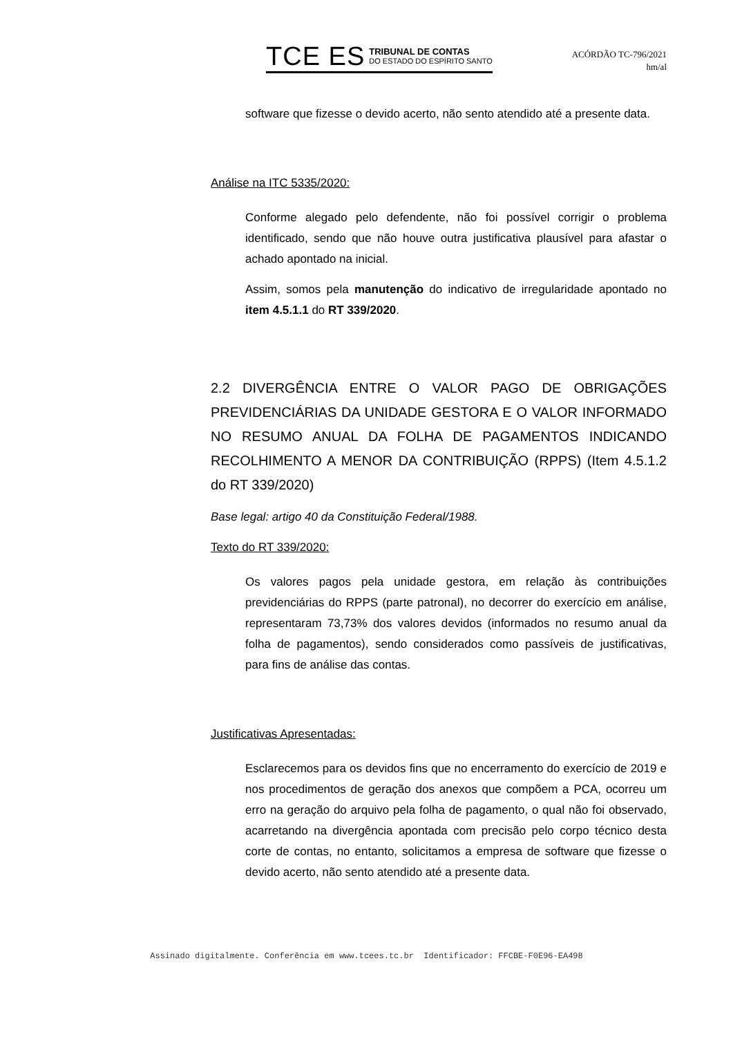TCE ES TRIBUNAL DE CONTAS
DO ESTADO DO ESPÍRITO SANTO
ACÓRDÃO TC-796/2021
hm/al
software que fizesse o devido acerto, não sento atendido até a presente data.
Análise na ITC 5335/2020:
Conforme alegado pelo defendente, não foi possível corrigir o problema identificado, sendo que não houve outra justificativa plausível para afastar o achado apontado na inicial.
Assim, somos pela manutenção do indicativo de irregularidade apontado no item 4.5.1.1 do RT 339/2020.
2.2 DIVERGÊNCIA ENTRE O VALOR PAGO DE OBRIGAÇÕES PREVIDENCIÁRIAS DA UNIDADE GESTORA E O VALOR INFORMADO NO RESUMO ANUAL DA FOLHA DE PAGAMENTOS INDICANDO RECOLHIMENTO A MENOR DA CONTRIBUIÇÃO (RPPS) (Item 4.5.1.2 do RT 339/2020)
Base legal: artigo 40 da Constituição Federal/1988.
Texto do RT 339/2020:
Os valores pagos pela unidade gestora, em relação às contribuições previdenciárias do RPPS (parte patronal), no decorrer do exercício em análise, representaram 73,73% dos valores devidos (informados no resumo anual da folha de pagamentos), sendo considerados como passíveis de justificativas, para fins de análise das contas.
Justificativas Apresentadas:
Esclarecemos para os devidos fins que no encerramento do exercício de 2019 e nos procedimentos de geração dos anexos que compõem a PCA, ocorreu um erro na geração do arquivo pela folha de pagamento, o qual não foi observado, acarretando na divergência apontada com precisão pelo corpo técnico desta corte de contas, no entanto, solicitamos a empresa de software que fizesse o devido acerto, não sento atendido até a presente data.
Assinado digitalmente. Conferência em www.tcees.tc.br Identificador: FFCBE-F0E96-EA498